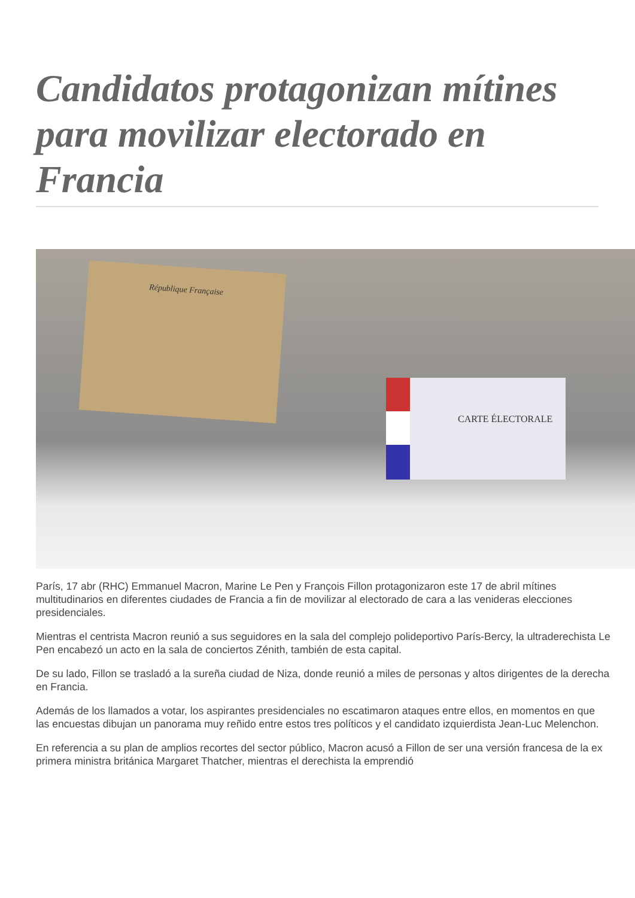Candidatos protagonizan mítines para movilizar electorado en Francia
République Française
CARTE ÉLECTORALE
París, 17 abr (RHC) Emmanuel Macron, Marine Le Pen y François Fillon protagonizaron este 17 de abril mítines multitudinarios en diferentes ciudades de Francia a fin de movilizar al electorado de cara a las venideras elecciones presidenciales.
Mientras el centrista Macron reunió a sus seguidores en la sala del complejo polideportivo París-Bercy, la ultraderechista Le Pen encabezó un acto en la sala de conciertos Zénith, también de esta capital.
De su lado, Fillon se trasladó a la sureña ciudad de Niza, donde reunió a miles de personas y altos dirigentes de la derecha en Francia.
Además de los llamados a votar, los aspirantes presidenciales no escatimaron ataques entre ellos, en momentos en que las encuestas dibujan un panorama muy reñido entre estos tres políticos y el candidato izquierdista Jean-Luc Melenchon.
En referencia a su plan de amplios recortes del sector público, Macron acusó a Fillon de ser una versión francesa de la ex primera ministra británica Margaret Thatcher, mientras el derechista la emprendió